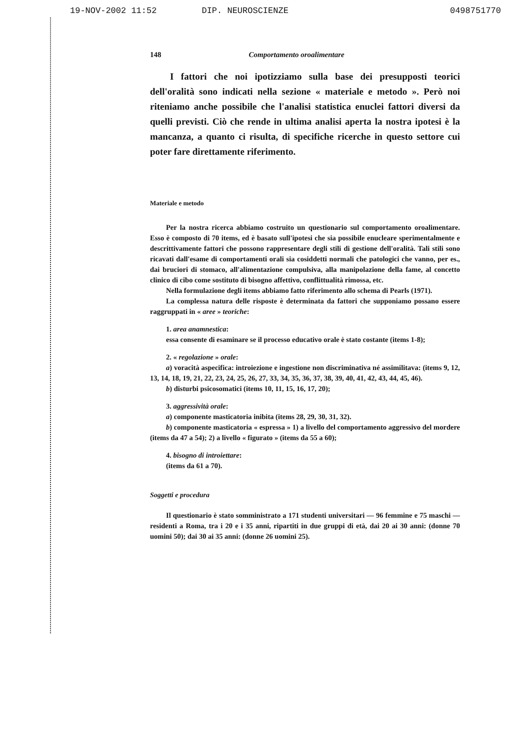19-NOV-2002 11:52 DIP. NEUROSCIENZE 0498751770
148 Comportamento oroalimentare
I fattori che noi ipotizziamo sulla base dei presupposti teorici dell'oralità sono indicati nella sezione « materiale e metodo ». Però noi riteniamo anche possibile che l'analisi statistica enuclei fattori diversi da quelli previsti. Ciò che rende in ultima analisi aperta la nostra ipotesi è la mancanza, a quanto ci risulta, di specifiche ricerche in questo settore cui poter fare direttamente riferimento.
Materiale e metodo
Per la nostra ricerca abbiamo costruito un questionario sul comportamento oroalimentare. Esso è composto di 70 items, ed è basato sull'ipotesi che sia possibile enucleare sperimentalmente e descrittivamente fattori che possono rappresentare degli stili di gestione dell'oralità. Tali stili sono ricavati dall'esame di comportamenti orali sia cosiddetti normali che patologici che vanno, per es., dai bruciori di stomaco, all'alimentazione compulsiva, alla manipolazione della fame, al concetto clinico di cibo come sostituto di bisogno affettivo, conflittualità rimossa, etc.
Nella formulazione degli items abbiamo fatto riferimento allo schema di Pearls (1971).
La complessa natura delle risposte è determinata da fattori che supponiamo possano essere raggruppati in « aree » teoriche:
1. area anamnestica:
essa consente di esaminare se il processo educativo orale è stato costante (items 1-8);
2. « regolazione » orale:
a) voracità aspecifica: introiezione e ingestione non discriminativa né assimilitava: (items 9, 12, 13, 14, 18, 19, 21, 22, 23, 24, 25, 26, 27, 33, 34, 35, 36, 37, 38, 39, 40, 41, 42, 43, 44, 45, 46).
b) disturbi psicosomatici (items 10, 11, 15, 16, 17, 20);
3. aggressività orale:
a) componente masticatoria inibita (items 28, 29, 30, 31, 32).
b) componente masticatoria « espressa » 1) a livello del comportamento aggressivo del mordere (items da 47 a 54); 2) a livello « figurato » (items da 55 a 60);
4. bisogno di introiettare:
(items da 61 a 70).
Soggetti e procedura
Il questionario è stato somministrato a 171 studenti universitari — 96 femmine e 75 maschi — residenti a Roma, tra i 20 e i 35 anni, ripartiti in due gruppi di età, dai 20 ai 30 anni: (donne 70 uomini 50); dai 30 ai 35 anni: (donne 26 uomini 25).